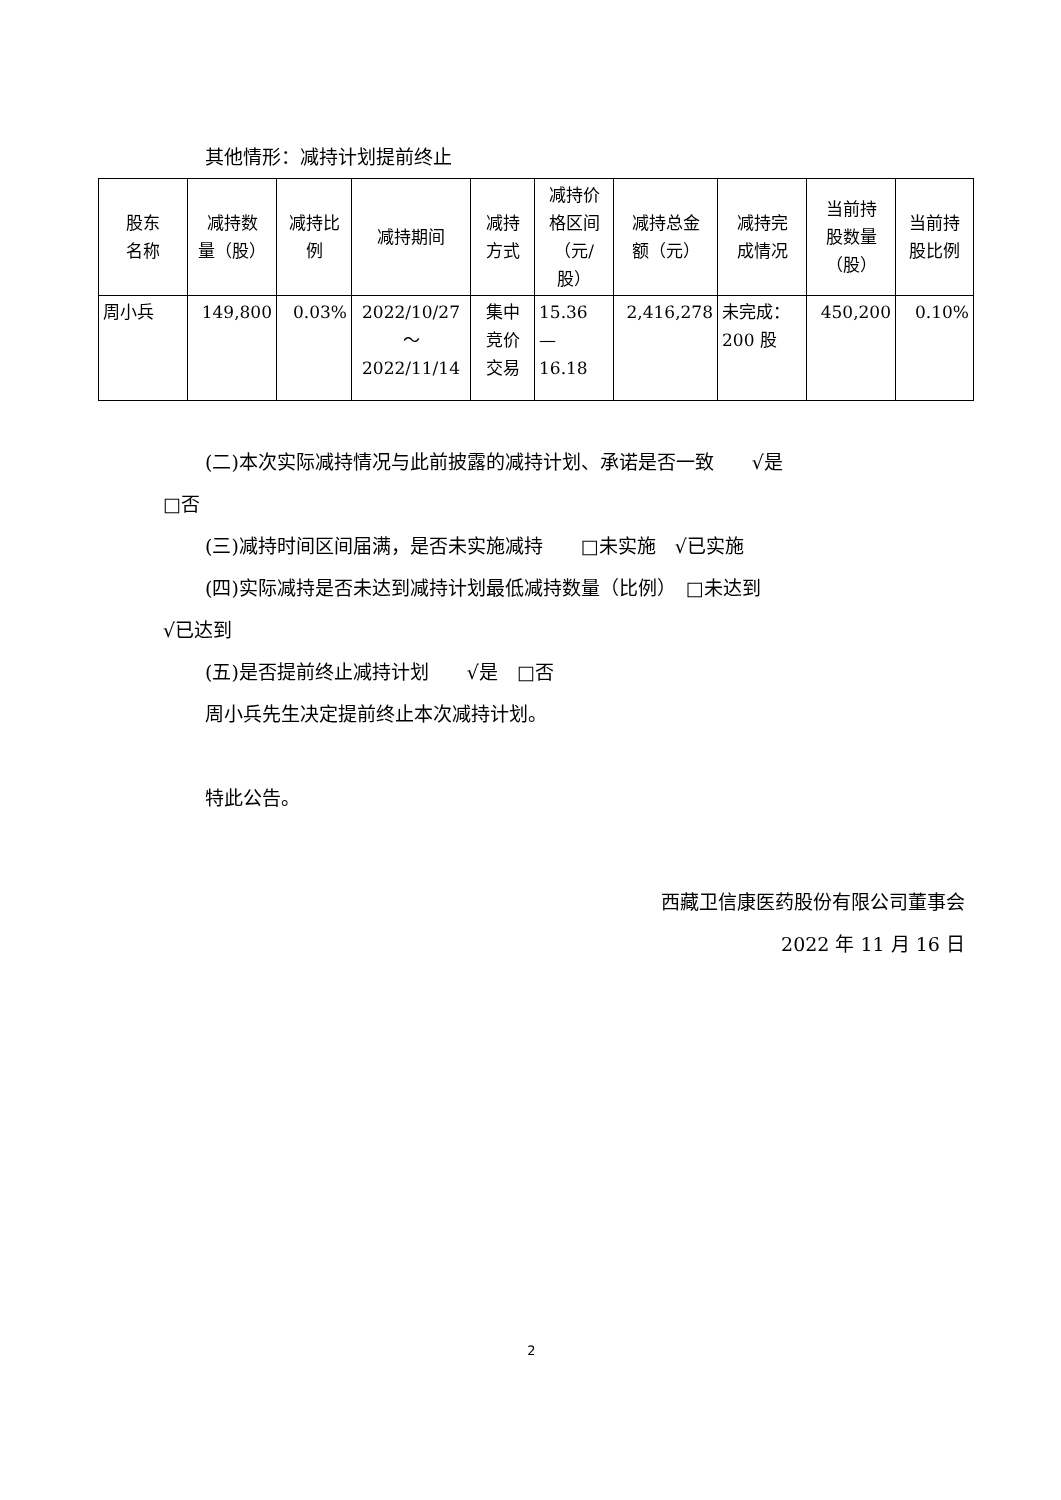其他情形：减持计划提前终止
| 股东 名称 | 减持数 量（股） | 减持比 例 | 减持期间 | 减持 方式 | 减持价 格区间 （元/ 股） | 减持总金 额（元） | 减持完 成情况 | 当前持 股数量 （股） | 当前持 股比例 |
| --- | --- | --- | --- | --- | --- | --- | --- | --- | --- |
| 周小兵 | 149,800 | 0.03% | 2022/10/27 ～ 2022/11/14 | 集中 竞价 交易 | 15.36 — 16.18 | 2,416,278 | 未完成： 200 股 | 450,200 | 0.10% |
(二)本次实际减持情况与此前披露的减持计划、承诺是否一致　　√是
□否
(三)减持时间区间届满，是否未实施减持　　□未实施　√已实施
(四)实际减持是否未达到减持计划最低减持数量（比例）　□未达到
√已达到
(五)是否提前终止减持计划　　√是　□否
周小兵先生决定提前终止本次减持计划。
特此公告。
西藏卫信康医药股份有限公司董事会
2022 年 11 月 16 日
2